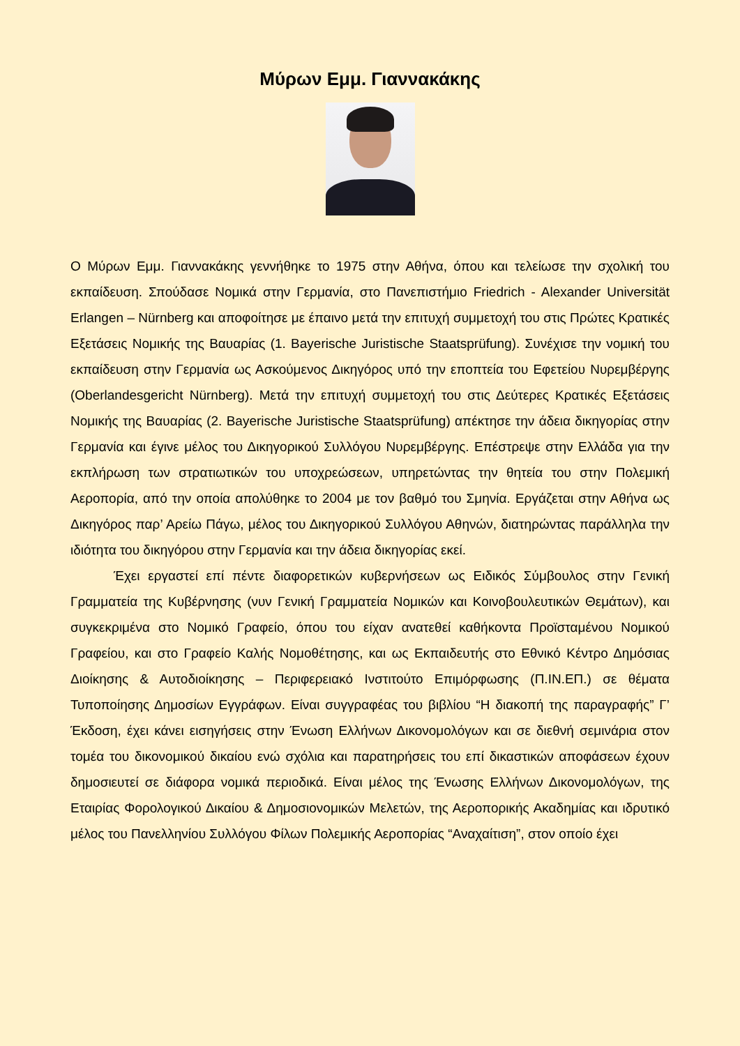Μύρων Εμμ. Γιαννακάκης
Ο Μύρων Εμμ. Γιαννακάκης γεννήθηκε το 1975 στην Αθήνα, όπου και τελείωσε την σχολική του εκπαίδευση. Σπούδασε Νομικά στην Γερμανία, στο Πανεπιστήμιο Friedrich - Alexander Universität Erlangen – Nürnberg και αποφοίτησε με έπαινο μετά την επιτυχή συμμετοχή του στις Πρώτες Κρατικές Εξετάσεις Νομικής της Βαυαρίας (1. Bayerische Juristische Staatsprüfung). Συνέχισε την νομική του εκπαίδευση στην Γερμανία ως Ασκούμενος Δικηγόρος υπό την εποπτεία του Εφετείου Νυρεμβέργης (Oberlandesgericht Nürnberg). Μετά την επιτυχή συμμετοχή του στις Δεύτερες Κρατικές Εξετάσεις Νομικής της Βαυαρίας (2. Bayerische Juristische Staatsprüfung) απέκτησε την άδεια δικηγορίας στην Γερμανία και έγινε μέλος του Δικηγορικού Συλλόγου Νυρεμβέργης. Επέστρεψε στην Ελλάδα για την εκπλήρωση των στρατιωτικών του υποχρεώσεων, υπηρετώντας την θητεία του στην Πολεμική Αεροπορία, από την οποία απολύθηκε το 2004 με τον βαθμό του Σμηνία. Εργάζεται στην Αθήνα ως Δικηγόρος παρ’ Αρείω Πάγω, μέλος του Δικηγορικού Συλλόγου Αθηνών, διατηρώντας παράλληλα την ιδιότητα του δικηγόρου στην Γερμανία και την άδεια δικηγορίας εκεί.
Έχει εργαστεί επί πέντε διαφορετικών κυβερνήσεων ως Ειδικός Σύμβουλος στην Γενική Γραμματεία της Κυβέρνησης (νυν Γενική Γραμματεία Νομικών και Κοινοβουλευτικών Θεμάτων), και συγκεκριμένα στο Νομικό Γραφείο, όπου του είχαν ανατεθεί καθήκοντα Προϊσταμένου Νομικού Γραφείου, και στο Γραφείο Καλής Νομοθέτησης, και ως Εκπαιδευτής στο Εθνικό Κέντρο Δημόσιας Διοίκησης & Αυτοδιοίκησης – Περιφερειακό Ινστιτούτο Επιμόρφωσης (Π.ΙΝ.ΕΠ.) σε θέματα Τυποποίησης Δημοσίων Εγγράφων. Είναι συγγραφέας του βιβλίου “Η διακοπή της παραγραφής” Γ’ Έκδοση, έχει κάνει εισηγήσεις στην Ένωση Ελλήνων Δικονομολόγων και σε διεθνή σεμινάρια στον τομέα του δικονομικού δικαίου ενώ σχόλια και παρατηρήσεις του επί δικαστικών αποφάσεων έχουν δημοσιευτεί σε διάφορα νομικά περιοδικά. Είναι μέλος της Ένωσης Ελλήνων Δικονομολόγων, της Εταιρίας Φορολογικού Δικαίου & Δημοσιονομικών Μελετών, της Αεροπορικής Ακαδημίας και ιδρυτικό μέλος του Πανελληνίου Συλλόγου Φίλων Πολεμικής Αεροπορίας “Αναχαίτιση”, στον οποίο έχει